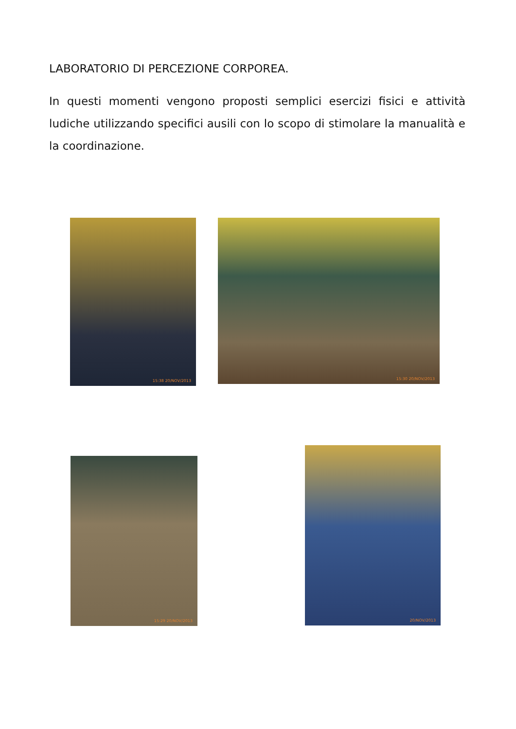LABORATORIO DI PERCEZIONE CORPOREA.
In questi momenti vengono proposti semplici esercizi fisici e attività ludiche utilizzando specifici ausili con lo scopo di stimolare la manualità e la coordinazione.
15:38 20/NOV/2013 15:30 20/NOV/2013
15:29 20/NOV/2013
20/NOV/2013